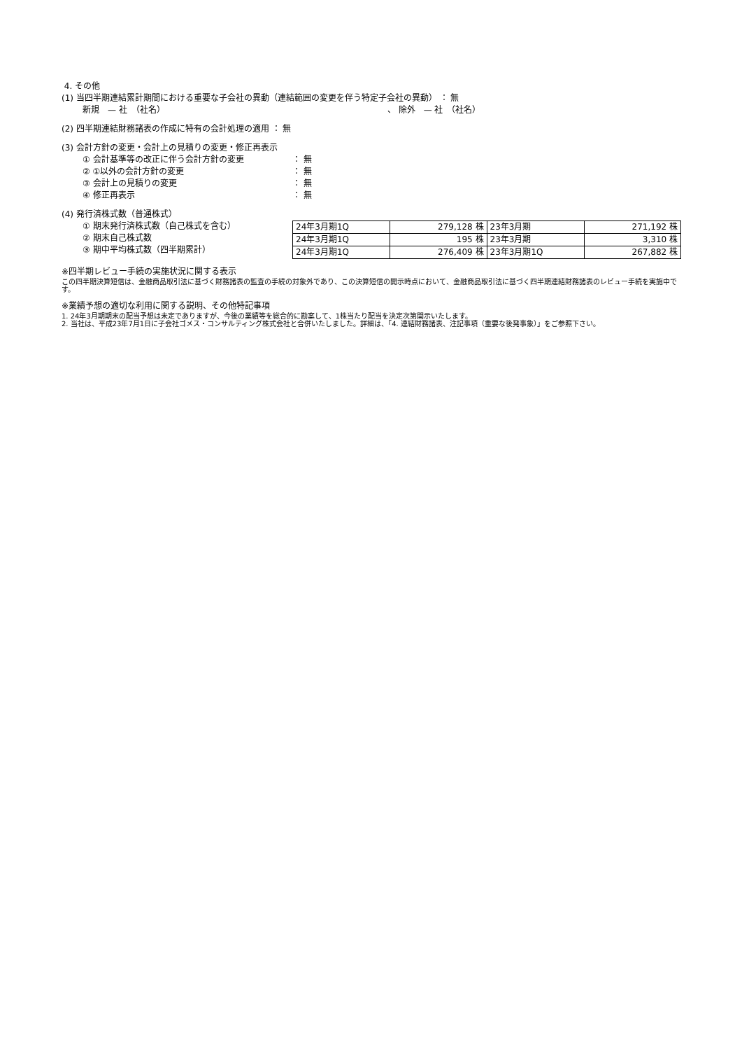4. その他
(1) 当四半期連結累計期間における重要な子会社の異動（連結範囲の変更を伴う特定子会社の異動） ： 無
新規　— 社　（社名）　　　　　　　　　　　　　　　　　　　　　　　　　　　、 除外　— 社　（社名）
(2) 四半期連結財務諸表の作成に特有の会計処理の適用 ： 無
(3) 会計方針の変更・会計上の見積りの変更・修正再表示
① 会計基準等の改正に伴う会計方針の変更 ： 無
② ①以外の会計方針の変更 ： 無
③ 会計上の見積りの変更 ： 無
④ 修正再表示 ： 無
(4) 発行済株式数（普通株式）
① 期末発行済株式数（自己株式を含む）
② 期末自己株式数
③ 期中平均株式数（四半期累計）
| 24年3月期1Q | 279,128 株 | 23年3月期 | 271,192 株 |
| 24年3月期1Q | 195 株 | 23年3月期 | 3,310 株 |
| 24年3月期1Q | 276,409 株 | 23年3月期1Q | 267,882 株 |
※四半期レビュー手続の実施状況に関する表示
この四半期決算短信は、金融商品取引法に基づく財務諸表の監査の手続の対象外であり、この決算短信の開示時点において、金融商品取引法に基づく四半期連結財務諸表のレビュー手続を実施中です。
※業績予想の適切な利用に関する説明、その他特記事項
1. 24年3月期期末の配当予想は未定でありますが、今後の業績等を総合的に勘案して、1株当たり配当を決定次第開示いたします。
2. 当社は、平成23年7月1日に子会社ゴメス・コンサルティング株式会社と合併いたしました。詳細は、「4. 連結財務諸表、注記事項（重要な後発事象）」をご参照下さい。